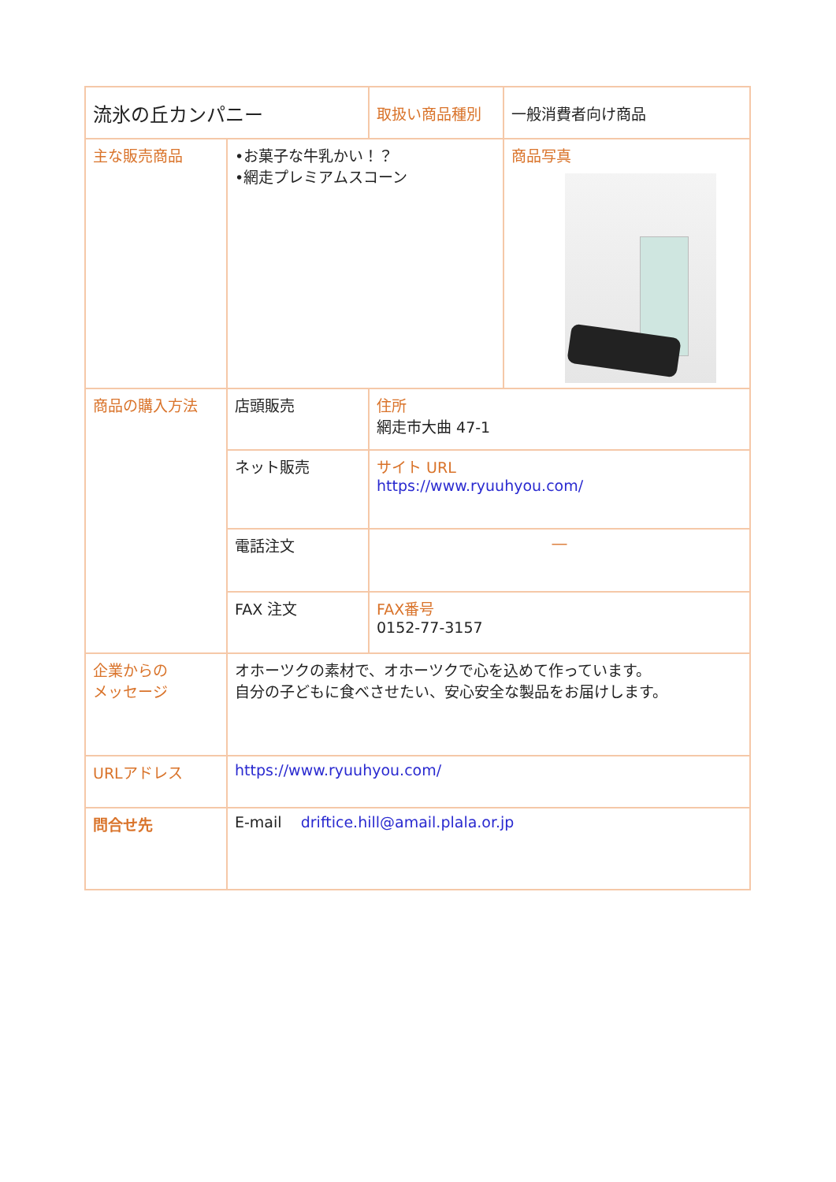| 流氷の丘カンパニー | | 取扱い商品種別 | 一般消費者向け商品 |
| 主な販売商品 | •お菓子な牛乳かい！？ •網走プレミアムスコーン | | 商品写真 |
| 商品の購入方法 | 店頭販売 | 住所 網走市大曲 47-1 | |
| | ネット販売 | サイト URL https://www.ryuuhyou.com/ | |
| | 電話注文 | ― | |
| | FAX 注文 | FAX番号 0152-77-3157 | |
| 企業からの メッセージ | オホーツクの素材で、オホーツクで心を込めて作っています。 自分の子どもに食べさせたい、安心安全な製品をお届けします。 | | |
| URLアドレス | https://www.ryuuhyou.com/ | | |
| 問合せ先 | E-mail driftice.hill@amail.plala.or.jp | | |